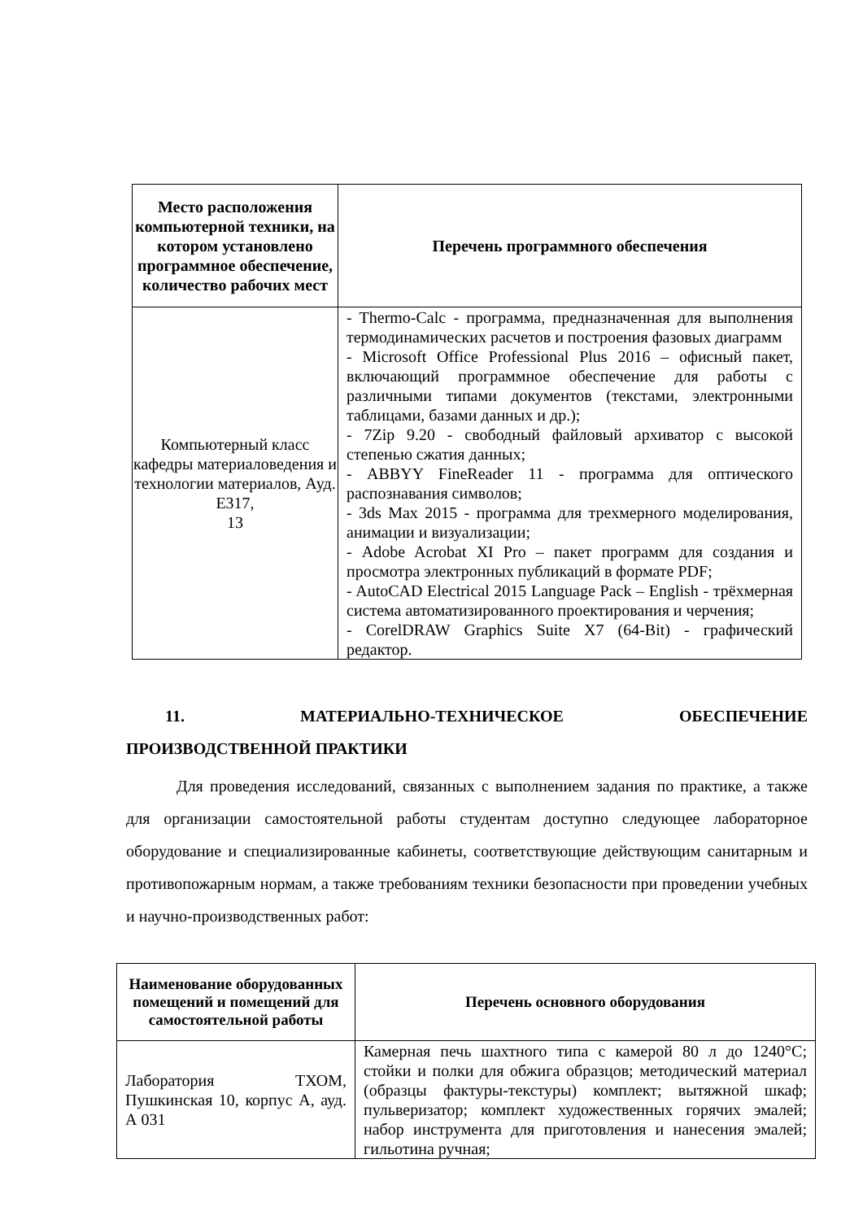| Место расположения компьютерной техники, на котором установлено программное обеспечение, количество рабочих мест | Перечень программного обеспечения |
| --- | --- |
| Компьютерный класс кафедры материаловедения и технологии материалов, Ауд. Е317, 13 | - Thermo-Calc - программа, предназначенная для выполнения термодинамических расчетов и построения фазовых диаграмм - Microsoft Office Professional Plus 2016 – офисный пакет, включающий программное обеспечение для работы с различными типами документов (текстами, электронными таблицами, базами данных и др.); - 7Zip 9.20 - свободный файловый архиватор с высокой степенью сжатия данных; - ABBYY FineReader 11 - программа для оптического распознавания символов; - 3ds Max 2015 - программа для трехмерного моделирования, анимации и визуализации; - Adobe Acrobat XI Pro – пакет программ для создания и просмотра электронных публикаций в формате PDF; - AutoCAD Electrical 2015 Language Pack – English - трёхмерная система автоматизированного проектирования и черчения; - CorelDRAW Graphics Suite X7 (64-Bit) - графический редактор. |
11. МАТЕРИАЛЬНО-ТЕХНИЧЕСКОЕ ОБЕСПЕЧЕНИЕ
ПРОИЗВОДСТВЕННОЙ ПРАКТИКИ
Для проведения исследований, связанных с выполнением задания по практике, а также для организации самостоятельной работы студентам доступно следующее лабораторное оборудование и специализированные кабинеты, соответствующие действующим санитарным и противопожарным нормам, а также требованиям техники безопасности при проведении учебных и научно-производственных работ:
| Наименование оборудованных помещений и помещений для самостоятельной работы | Перечень основного оборудования |
| --- | --- |
| Лаборатория ТХОМ, Пушкинская 10, корпус А, ауд. А 031 | Камерная печь шахтного типа с камерой 80 л до 1240°С; стойки и полки для обжига образцов; методический материал (образцы фактуры-текстуры) комплект; вытяжной шкаф; пульверизатор; комплект художественных горячих эмалей; набор инструмента для приготовления и нанесения эмалей; гильотина ручная; |